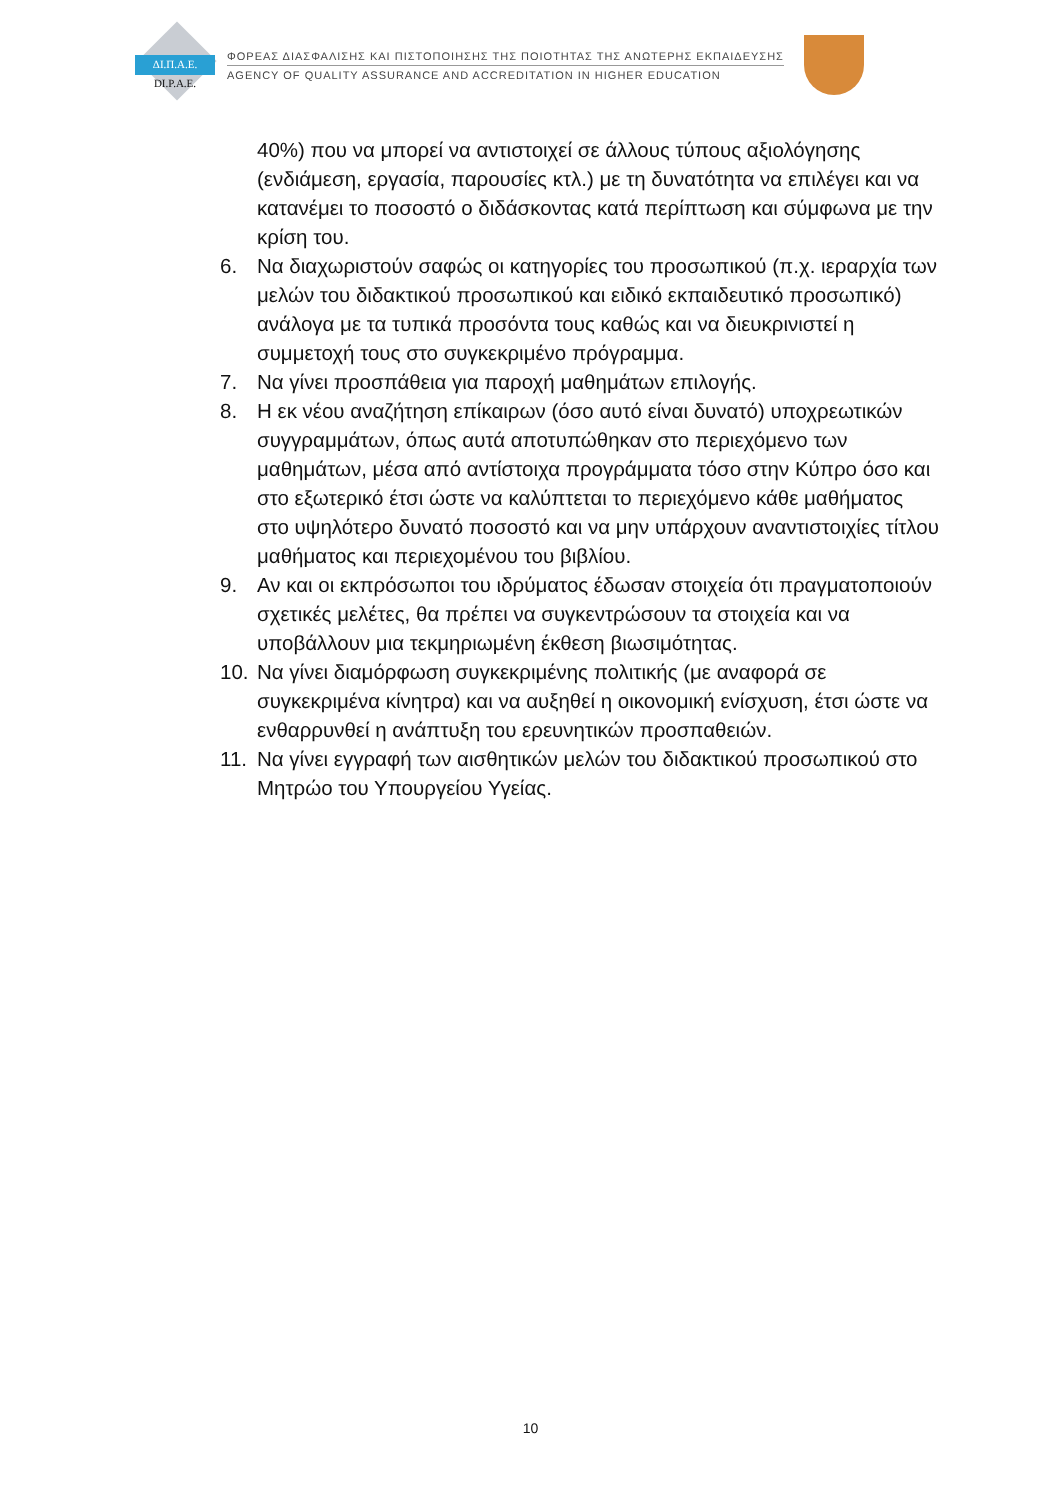ΔΙ.Π.Α.Ε.
DI.P.A.E.
ΦΟΡΕΑΣ ΔΙΑΣΦΑΛΙΣΗΣ ΚΑΙ ΠΙΣΤΟΠΟΙΗΣΗΣ ΤΗΣ ΠΟΙΟΤΗΤΑΣ ΤΗΣ ΑΝΩΤΕΡΗΣ ΕΚΠΑΙΔΕΥΣΗΣ
AGENCY OF QUALITY ASSURANCE AND ACCREDITATION IN HIGHER EDUCATION
40%) που να μπορεί να αντιστοιχεί σε άλλους τύπους αξιολόγησης (ενδιάμεση, εργασία, παρουσίες κτλ.) με τη δυνατότητα να επιλέγει και να κατανέμει το ποσοστό ο διδάσκοντας κατά περίπτωση και σύμφωνα με την κρίση του.
6. Να διαχωριστούν σαφώς οι κατηγορίες του προσωπικού (π.χ. ιεραρχία των μελών του διδακτικού προσωπικού και ειδικό εκπαιδευτικό προσωπικό) ανάλογα με τα τυπικά προσόντα τους καθώς και να διευκρινιστεί η συμμετοχή τους στο συγκεκριμένο πρόγραμμα.
7. Να γίνει προσπάθεια για παροχή μαθημάτων επιλογής.
8. Η εκ νέου αναζήτηση επίκαιρων (όσο αυτό είναι δυνατό) υποχρεωτικών συγγραμμάτων, όπως αυτά αποτυπώθηκαν στο περιεχόμενο των μαθημάτων, μέσα από αντίστοιχα προγράμματα τόσο στην Κύπρο όσο και στο εξωτερικό έτσι ώστε να καλύπτεται το περιεχόμενο κάθε μαθήματος στο υψηλότερο δυνατό ποσοστό και να μην υπάρχουν αναντιστοιχίες τίτλου μαθήματος και περιεχομένου του βιβλίου.
9. Αν και οι εκπρόσωποι του ιδρύματος έδωσαν στοιχεία ότι πραγματοποιούν σχετικές μελέτες, θα πρέπει να συγκεντρώσουν τα στοιχεία και να υποβάλλουν μια τεκμηριωμένη έκθεση βιωσιμότητας.
10. Να γίνει διαμόρφωση συγκεκριμένης πολιτικής (με αναφορά σε συγκεκριμένα κίνητρα) και να αυξηθεί η οικονομική ενίσχυση, έτσι ώστε να ενθαρρυνθεί η ανάπτυξη του ερευνητικών προσπαθειών.
11. Να γίνει εγγραφή των αισθητικών μελών του διδακτικού προσωπικού στο Μητρώο του Υπουργείου Υγείας.
10